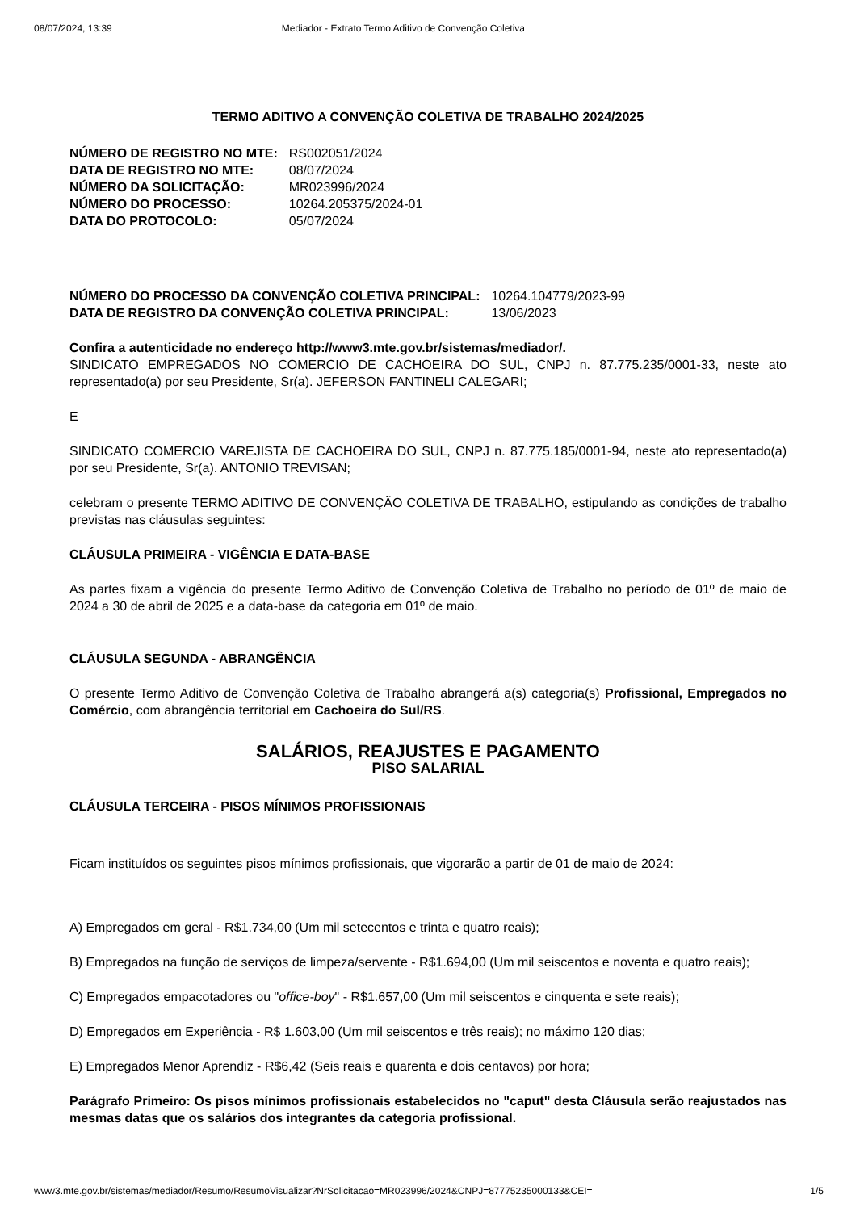08/07/2024, 13:39 Mediador - Extrato Termo Aditivo de Convenção Coletiva
TERMO ADITIVO A CONVENÇÃO COLETIVA DE TRABALHO 2024/2025
| NÚMERO DE REGISTRO NO MTE: | RS002051/2024 |
| DATA DE REGISTRO NO MTE: | 08/07/2024 |
| NÚMERO DA SOLICITAÇÃO: | MR023996/2024 |
| NÚMERO DO PROCESSO: | 10264.205375/2024-01 |
| DATA DO PROTOCOLO: | 05/07/2024 |
| NÚMERO DO PROCESSO DA CONVENÇÃO COLETIVA PRINCIPAL: | 10264.104779/2023-99 |
| DATA DE REGISTRO DA CONVENÇÃO COLETIVA PRINCIPAL: | 13/06/2023 |
Confira a autenticidade no endereço http://www3.mte.gov.br/sistemas/mediador/.
SINDICATO EMPREGADOS NO COMERCIO DE CACHOEIRA DO SUL, CNPJ n. 87.775.235/0001-33, neste ato representado(a) por seu Presidente, Sr(a). JEFERSON FANTINELI CALEGARI;
E
SINDICATO COMERCIO VAREJISTA DE CACHOEIRA DO SUL, CNPJ n. 87.775.185/0001-94, neste ato representado(a) por seu Presidente, Sr(a). ANTONIO TREVISAN;
celebram o presente TERMO ADITIVO DE CONVENÇÃO COLETIVA DE TRABALHO, estipulando as condições de trabalho previstas nas cláusulas seguintes:
CLÁUSULA PRIMEIRA - VIGÊNCIA E DATA-BASE
As partes fixam a vigência do presente Termo Aditivo de Convenção Coletiva de Trabalho no período de 01º de maio de 2024 a 30 de abril de 2025 e a data-base da categoria em 01º de maio.
CLÁUSULA SEGUNDA - ABRANGÊNCIA
O presente Termo Aditivo de Convenção Coletiva de Trabalho abrangerá a(s) categoria(s) Profissional, Empregados no Comércio, com abrangência territorial em Cachoeira do Sul/RS.
SALÁRIOS, REAJUSTES E PAGAMENTO
PISO SALARIAL
CLÁUSULA TERCEIRA - PISOS MÍNIMOS PROFISSIONAIS
Ficam instituídos os seguintes pisos mínimos profissionais, que vigorarão a partir de 01 de maio de 2024:
A) Empregados em geral - R$1.734,00 (Um mil setecentos e trinta e quatro reais);
B) Empregados na função de serviços de limpeza/servente - R$1.694,00 (Um mil seiscentos e noventa e quatro reais);
C) Empregados empacotadores ou "office-boy" - R$1.657,00 (Um mil seiscentos e cinquenta e sete reais);
D) Empregados em Experiência - R$ 1.603,00 (Um mil seiscentos e três reais); no máximo 120 dias;
E) Empregados Menor Aprendiz - R$6,42 (Seis reais e quarenta e dois centavos) por hora;
Parágrafo Primeiro: Os pisos mínimos profissionais estabelecidos no "caput" desta Cláusula serão reajustados nas mesmas datas que os salários dos integrantes da categoria profissional.
www3.mte.gov.br/sistemas/mediador/Resumo/ResumoVisualizar?NrSolicitacao=MR023996/2024&CNPJ=87775235000133&CEI= 1/5